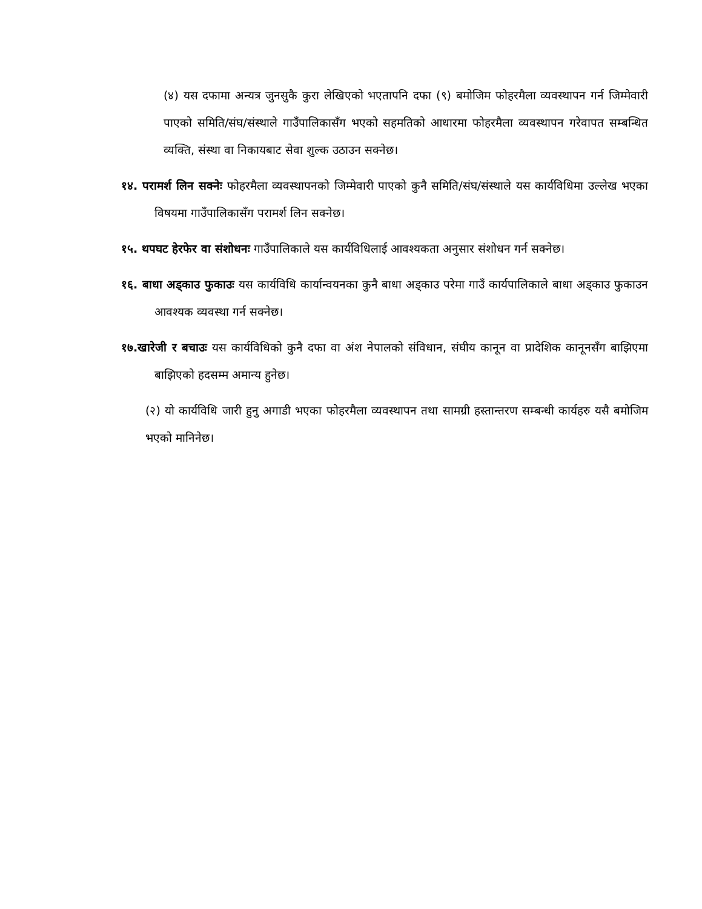(४) यस दफामा अन्यत्र जुनसुकै कुरा लेखिएको भएतापनि दफा (९) बमोजिम फोहरमैला व्यवस्थापन गर्न जिम्मेवारी पाएको समिति/संघ/संस्थाले गाउँपालिकासँग भएको सहमतिको आधारमा फोहरमैला व्यवस्थापन गरेवापत सम्बन्धित व्यक्ति, संस्था वा निकायबाट सेवा शुल्क उठाउन सक्नेछ।
१४. परामर्श लिन सक्नेः फोहरमैला व्यवस्थापनको जिम्मेवारी पाएको कुनै समिति/संघ/संस्थाले यस कार्यविधिमा उल्लेख भएका विषयमा गाउँपालिकासँग परामर्श लिन सक्नेछ।
१५. थपघट हेरफेर वा संशोधनः गाउँपालिकाले यस कार्यविधिलाई आवश्यकता अनुसार संशोधन गर्न सक्नेछ।
१६. बाधा अड्काउ फुकाउः यस कार्यविधि कार्यान्वयनका कुनै बाधा अड्काउ परेमा गाउँ कार्यपालिकाले बाधा अड्काउ फुकाउन आवश्यक व्यवस्था गर्न सक्नेछ।
१७.खारेजी र बचाउः यस कार्यविधिको कुनै दफा वा अंश नेपालको संविधान, संघीय कानून वा प्रादेशिक कानूनसँग बाझिएमा बाझिएको हदसम्म अमान्य हुनेछ।
(२) यो कार्यविधि जारी हुनु अगाडी भएका फोहरमैला व्यवस्थापन तथा सामग्री हस्तान्तरण सम्बन्धी कार्यहरु यसै बमोजिम भएको मानिनेछ।